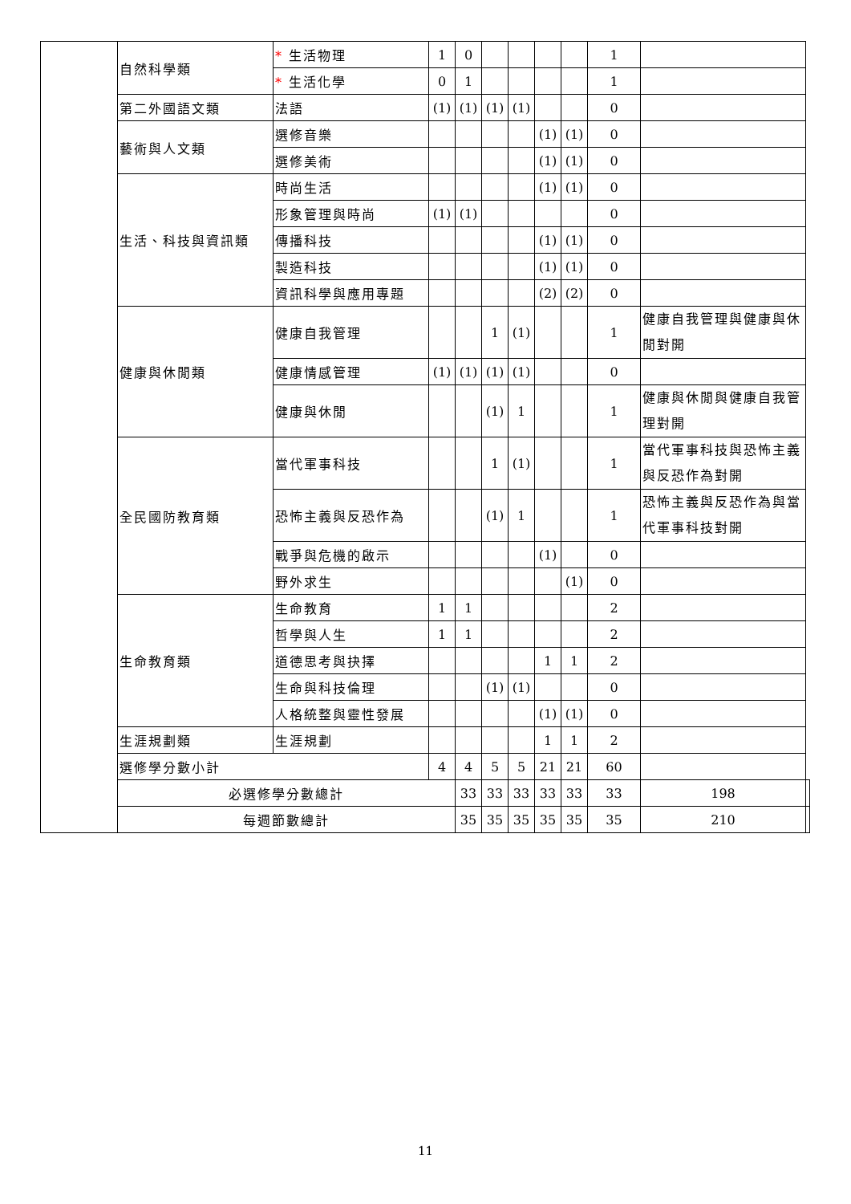| | 自然科學類 | * 生活物理 | 1 | 0 | | | | | 1 | | |
| | | * 生活化學 | 0 | 1 | | | | | 1 | | |
| | 第二外國語文類 | 法語 | (1) | (1) | (1) | (1) | | | 0 | | |
| | 藝術與人文類 | 選修音樂 | | | | | (1) | (1) | 0 | | |
| | | 選修美術 | | | | | (1) | (1) | 0 | | |
| | 生活、科技與資訊類 | 時尚生活 | | | | | (1) | (1) | 0 | | |
| | | 形象管理與時尚 | (1) | (1) | | | | | 0 | | |
| | | 傳播科技 | | | | | (1) | (1) | 0 | | |
| | | 製造科技 | | | | | (1) | (1) | 0 | | |
| | | 資訊科學與應用專題 | | | | | (2) | (2) | 0 | | |
| | 健康與休閒類 | 健康自我管理 | | | 1 | (1) | | | 1 | 健康自我管理與健康與休閒對開 | |
| | | 健康情感管理 | (1) | (1) | (1) | (1) | | | 0 | | |
| | | 健康與休閒 | | | (1) | 1 | | | 1 | 健康與休閒與健康自我管理對開 | |
| | 全民國防教育類 | 當代軍事科技 | | | 1 | (1) | | | 1 | 當代軍事科技與恐怖主義與反恐作為對開 | |
| | | 恐怖主義與反恐作為 | | | (1) | 1 | | | 1 | 恐怖主義與反恐作為與當代軍事科技對開 | |
| | | 戰爭與危機的啟示 | | | | | (1) | | 0 | | |
| | | 野外求生 | | | | | | (1) | 0 | | |
| | 生命教育類 | 生命教育 | 1 | 1 | | | | | 2 | | |
| | | 哲學與人生 | 1 | 1 | | | | | 2 | | |
| | | 道德思考與抉擇 | | | | | 1 | 1 | 2 | | |
| | | 生命與科技倫理 | | | (1) | (1) | | | 0 | | |
| | | 人格統整與靈性發展 | | | | | (1) | (1) | 0 | | |
| | 生涯規劃類 | 生涯規劃 | | | | | 1 | 1 | 2 | | |
| | 選修學分數小計 | | 4 | 4 | 5 | 5 | 21 | 21 | 60 | | |
| | 必選修學分數總計 | | | 33 | 33 | 33 | 33 | 33 | 33 | 198 | |
| | 每週節數總計 | | | 35 | 35 | 35 | 35 | 35 | 35 | 210 | |
11